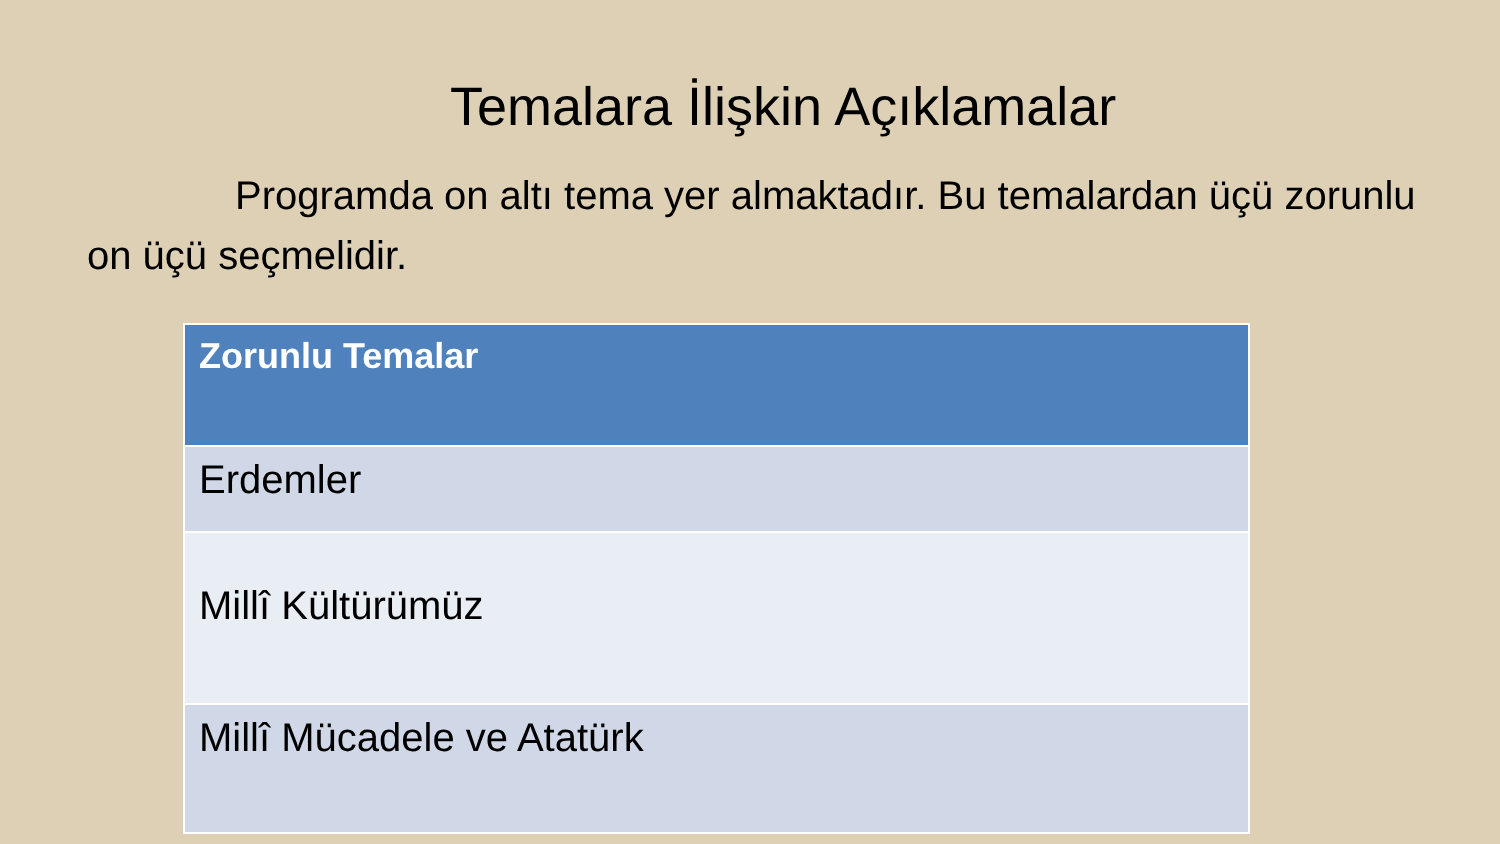Temalara İlişkin Açıklamalar
Programda on altı tema yer almaktadır. Bu temalardan üçü zorunlu on üçü seçmelidir.
| Zorunlu Temalar |
| --- |
| Erdemler |
| Millî Kültürümüz |
| Millî Mücadele ve Atatürk |